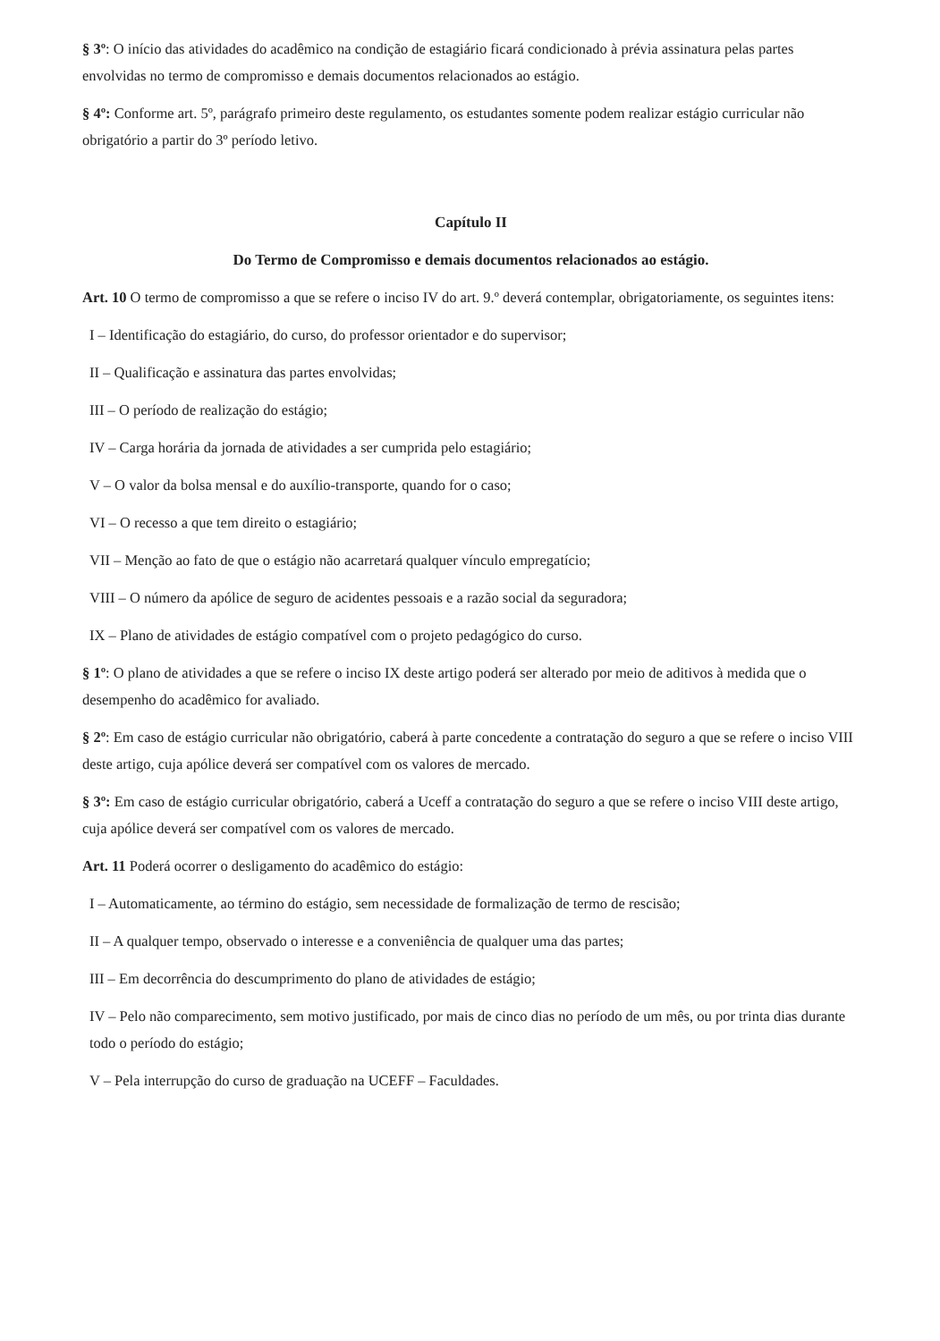§ 3º: O início das atividades do acadêmico na condição de estagiário ficará condicionado à prévia assinatura pelas partes envolvidas no termo de compromisso e demais documentos relacionados ao estágio.
§ 4º: Conforme art. 5º, parágrafo primeiro deste regulamento, os estudantes somente podem realizar estágio curricular não obrigatório a partir do 3º período letivo.
Capítulo II
Do Termo de Compromisso e demais documentos relacionados ao estágio.
Art. 10 O termo de compromisso a que se refere o inciso IV do art. 9.º deverá contemplar, obrigatoriamente, os seguintes itens:
I – Identificação do estagiário, do curso, do professor orientador e do supervisor;
II – Qualificação e assinatura das partes envolvidas;
III – O período de realização do estágio;
IV – Carga horária da jornada de atividades a ser cumprida pelo estagiário;
V – O valor da bolsa mensal e do auxílio-transporte, quando for o caso;
VI – O recesso a que tem direito o estagiário;
VII – Menção ao fato de que o estágio não acarretará qualquer vínculo empregatício;
VIII – O número da apólice de seguro de acidentes pessoais e a razão social da seguradora;
IX – Plano de atividades de estágio compatível com o projeto pedagógico do curso.
§ 1º: O plano de atividades a que se refere o inciso IX deste artigo poderá ser alterado por meio de aditivos à medida que o desempenho do acadêmico for avaliado.
§ 2º: Em caso de estágio curricular não obrigatório, caberá à parte concedente a contratação do seguro a que se refere o inciso VIII deste artigo, cuja apólice deverá ser compatível com os valores de mercado.
§ 3º: Em caso de estágio curricular obrigatório, caberá a Uceff a contratação do seguro a que se refere o inciso VIII deste artigo, cuja apólice deverá ser compatível com os valores de mercado.
Art. 11 Poderá ocorrer o desligamento do acadêmico do estágio:
I – Automaticamente, ao término do estágio, sem necessidade de formalização de termo de rescisão;
II – A qualquer tempo, observado o interesse e a conveniência de qualquer uma das partes;
III – Em decorrência do descumprimento do plano de atividades de estágio;
IV – Pelo não comparecimento, sem motivo justificado, por mais de cinco dias no período de um mês, ou por trinta dias durante todo o período do estágio;
V – Pela interrupção do curso de graduação na UCEFF – Faculdades.